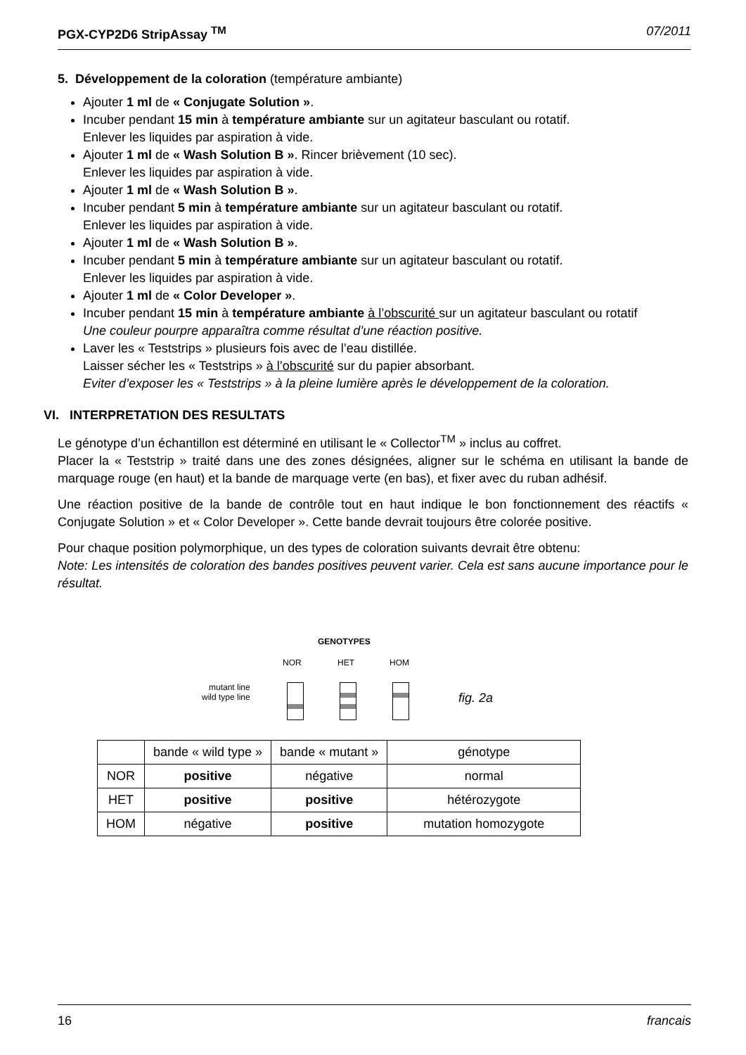PGX-CYP2D6 StripAssay <sup>TM</sup> 07/2011
5. Développement de la coloration (température ambiante)
Ajouter 1 ml de « Conjugate Solution ».
Incuber pendant 15 min à température ambiante sur un agitateur basculant ou rotatif.
Enlever les liquides par aspiration à vide.
Ajouter 1 ml de « Wash Solution B ». Rincer brièvement (10 sec).
Enlever les liquides par aspiration à vide.
Ajouter 1 ml de « Wash Solution B ».
Incuber pendant 5 min à température ambiante sur un agitateur basculant ou rotatif.
Enlever les liquides par aspiration à vide.
Ajouter 1 ml de « Wash Solution B ».
Incuber pendant 5 min à température ambiante sur un agitateur basculant ou rotatif.
Enlever les liquides par aspiration à vide.
Ajouter 1 ml de « Color Developer ».
Incuber pendant 15 min à température ambiante à l’obscurité sur un agitateur basculant ou rotatif
Une couleur pourpre apparaîtra comme résultat d’une réaction positive.
Laver les « Teststrips » plusieurs fois avec de l’eau distillée.
Laisser sécher les « Teststrips » à l’obscurité sur du papier absorbant.
Eviter d’exposer les « Teststrips » à la pleine lumière après le développement de la coloration.
VI. INTERPRETATION DES RESULTATS
Le génotype d’un échantillon est déterminé en utilisant le « Collector<sup>TM</sup> » inclus au coffret.
Placer la « Teststrip » traité dans une des zones désignées, aligner sur le schéma en utilisant la bande de marquage rouge (en haut) et la bande de marquage verte (en bas), et fixer avec du ruban adhésif.
Une réaction positive de la bande de contrôle tout en haut indique le bon fonctionnement des réactifs « Conjugate Solution » et « Color Developer ». Cette bande devrait toujours être colorée positive.
Pour chaque position polymorphique, un des types de coloration suivants devrait être obtenu:
Note: Les intensités de coloration des bandes positives peuvent varier. Cela est sans aucune importance pour le résultat.
GENOTYPES
NOR HET HOM
mutant line
wild type line
fig. 2a
| | bande « wild type » | bande « mutant » | génotype |
| --- | --- | --- | --- |
| NOR | positive | négative | normal |
| HET | positive | positive | hétérozygote |
| HOM | négative | positive | mutation homozygote |
16 francais